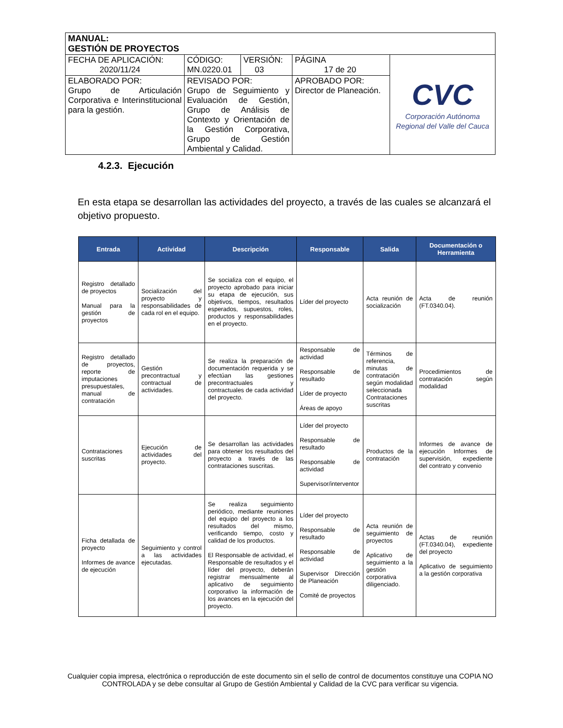| MANUAL: GESTIÓN DE PROYECTOS | | | | |
| FECHA DE APLICACIÓN: 2020/11/24 | CÓDIGO: MN.0220.01 | VERSIÓN: 03 | PÁGINA 17 de 20 | CVC Corporación Autónoma Regional del Valle del Cauca |
| ELABORADO POR: Grupo de Articulación Corporativa e Interinstitucional para la gestión. | REVISADO POR: Grupo de Seguimiento y Evaluación de Gestión, Grupo de Análisis de Contexto y Orientación de la Gestión Corporativa, Grupo de Gestión Ambiental y Calidad. | | APROBADO POR: Director de Planeación. | |
4.2.3. Ejecución
En esta etapa se desarrollan las actividades del proyecto, a través de las cuales se alcanzará el objetivo propuesto.
| Entrada | Actividad | Descripción | Responsable | Salida | Documentación o Herramienta |
| --- | --- | --- | --- | --- | --- |
| Registro detallado de proyectos Manual para la gestión de proyectos | Socialización del proyecto y responsabilidades de cada rol en el equipo. | Se socializa con el equipo, el proyecto aprobado para iniciar su etapa de ejecución, sus objetivos, tiempos, resultados esperados, supuestos, roles, productos y responsabilidades en el proyecto. | Líder del proyecto | Acta reunión de socialización | Acta de reunión (FT.0340.04). |
| Registro detallado de proyectos, reporte de imputaciones presupuestales, manual de contratación | Gestión precontractual y contractual de actividades. | Se realiza la preparación de documentación requerida y se efectúan las gestiones precontractuales y contractuales de cada actividad del proyecto. | Responsable de actividad Responsable de resultado Líder de proyecto Áreas de apoyo | Términos de referencia, minutas de contratación según modalidad seleccionada Contrataciones suscritas | Procedimientos de contratación según modalidad |
| Contrataciones suscritas | Ejecución de actividades del proyecto. | Se desarrollan las actividades para obtener los resultados del proyecto a través de las contrataciones suscritas. | Líder del proyecto Responsable de resultado Responsable de actividad Supervisor/interventor | Productos de la contratación | Informes de avance de ejecución Informes de supervisión, expediente del contrato y convenio |
| Ficha detallada de proyecto Informes de avance de ejecución | Seguimiento y control a las actividades ejecutadas. | Se realiza seguimiento periódico, mediante reuniones del equipo del proyecto a los resultados del mismo, verificando tiempo, costo y calidad de los productos. El Responsable de actividad, el Responsable de resultados y el líder del proyecto, deberán registrar mensualmente al aplicativo de seguimiento corporativo la información de los avances en la ejecución del proyecto. | Líder del proyecto Responsable de resultado Responsable de actividad Supervisor Dirección de Planeación Comité de proyectos | Acta reunión de seguimiento de proyectos Aplicativo de seguimiento a la gestión corporativa diligenciado. | Actas de reunión (FT.0340.04), expediente del proyecto Aplicativo de seguimiento a la gestión corporativa |
Cualquier copia impresa, electrónica o reproducción de este documento sin el sello de control de documentos constituye una COPIA NO CONTROLADA y se debe consultar al Grupo de Gestión Ambiental y Calidad de la CVC para verificar su vigencia.